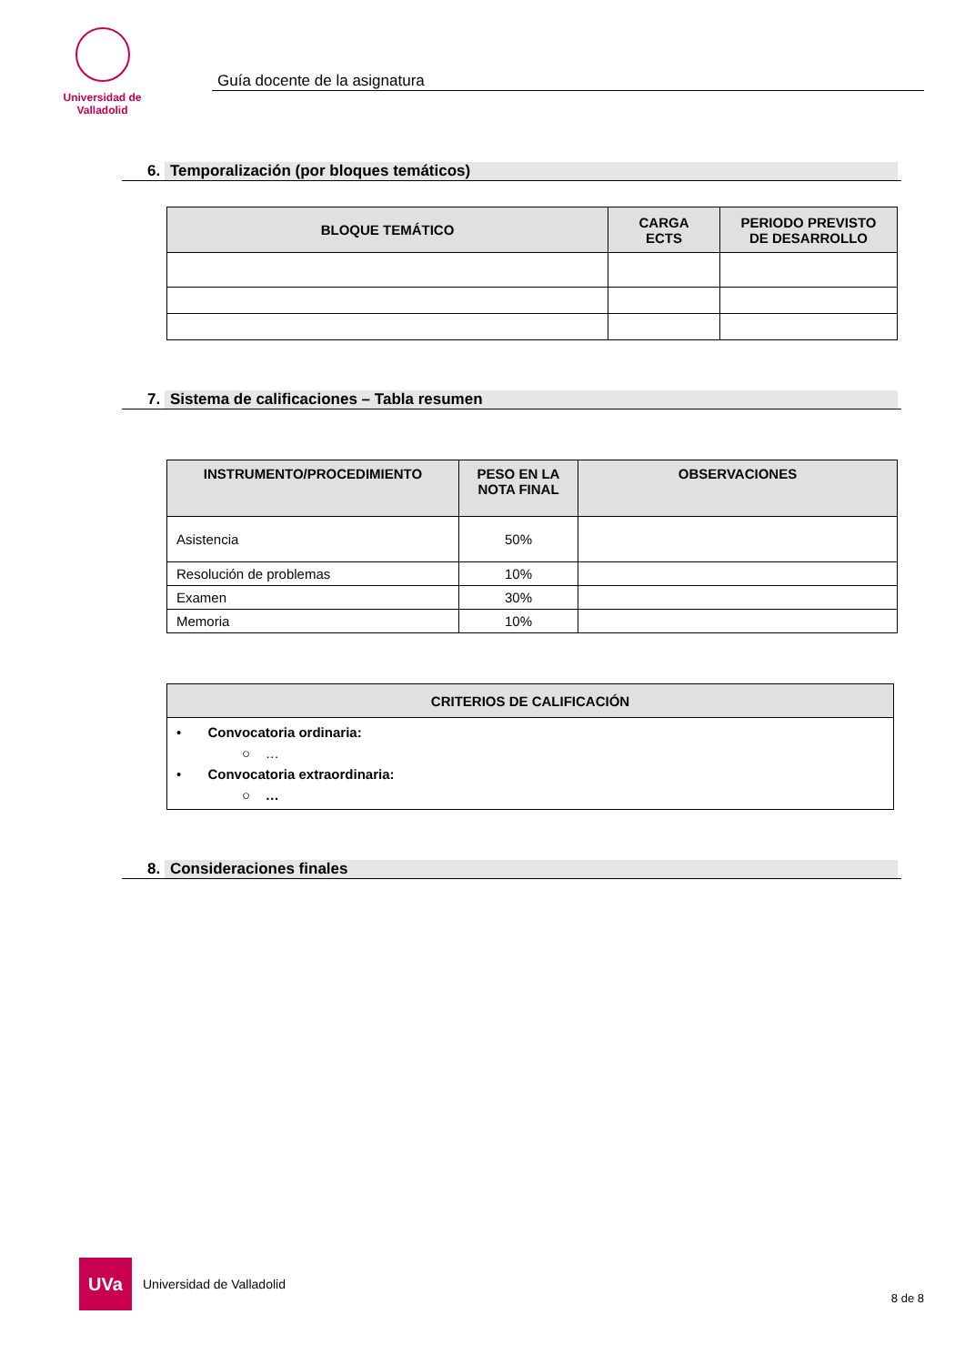Universidad de Valladolid
Guía docente de la asignatura
6. Temporalización (por bloques temáticos)
| BLOQUE TEMÁTICO | CARGA ECTS | PERIODO PREVISTO DE DESARROLLO |
| --- | --- | --- |
7. Sistema de calificaciones – Tabla resumen
| INSTRUMENTO/PROCEDIMIENTO | PESO EN LA NOTA FINAL | OBSERVACIONES |
| --- | --- | --- |
| Asistencia | 50% | |
| Resolución de problemas | 10% | |
| Examen | 30% | |
| Memoria | 10% | |
| CRITERIOS DE CALIFICACIÓN |
| --- |
| • Convocatoria ordinaria: ○ … • Convocatoria extraordinaria: ○ … |
8. Consideraciones finales
UVa
Universidad de Valladolid
8 de 8